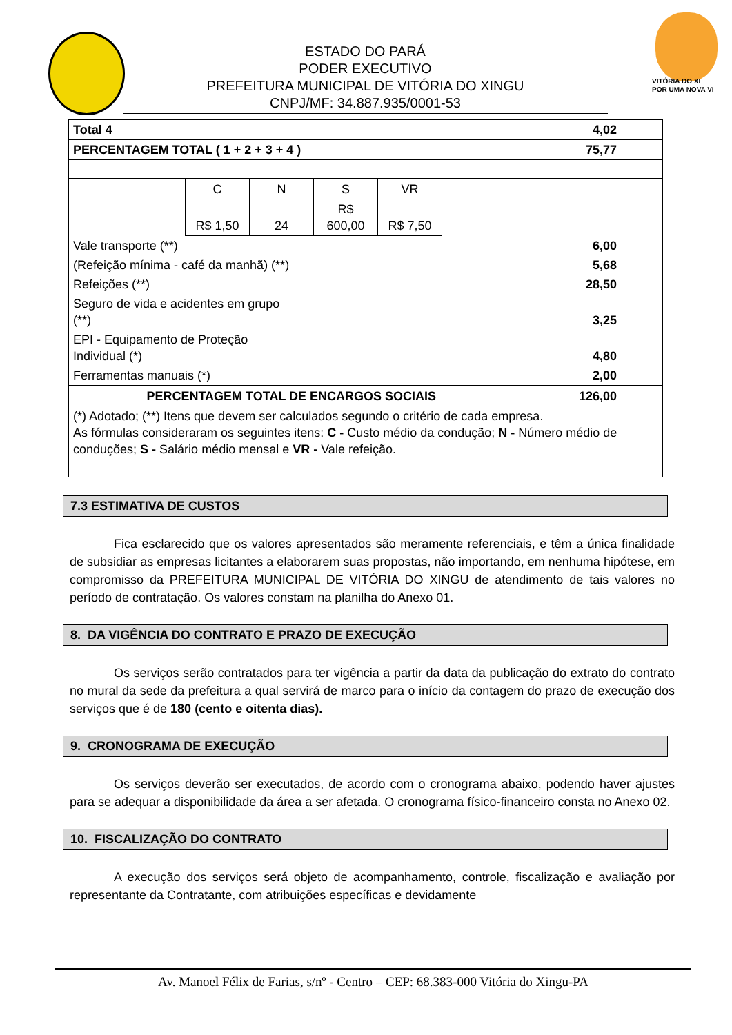VITÓRIA DO XI
POR UMA NOVA VI
ESTADO DO PARÁ
PODER EXECUTIVO
PREFEITURA MUNICIPAL DE VITÓRIA DO XINGU
CNPJ/MF: 34.887.935/0001-53
| Total 4 | 4,02 |
| PERCENTAGEM TOTAL ( 1 + 2 + 3 + 4 ) | 75,77 |
| / C / N / S / VR / / R$ 1,50 / 24 / R$ 600,00 / R$ 7,50 / | |
| Vale transporte (**) | 6,00 |
| (Refeição mínima - café da manhã) (**) | 5,68 |
| Refeições (**) | 28,50 |
| Seguro de vida e acidentes em grupo (**) | 3,25 |
| EPI - Equipamento de Proteção Individual (*) | 4,80 |
| Ferramentas manuais (*) | 2,00 |
| PERCENTAGEM TOTAL DE ENCARGOS SOCIAIS | 126,00 |
| (*) Adotado; (**) Itens que devem ser calculados segundo o critério de cada empresa. As fórmulas consideraram os seguintes itens: C - Custo médio da condução; N - Número médio de conduções; S - Salário médio mensal e VR - Vale refeição. | |
7.3 ESTIMATIVA DE CUSTOS
Fica esclarecido que os valores apresentados são meramente referenciais, e têm a única finalidade de subsidiar as empresas licitantes a elaborarem suas propostas, não importando, em nenhuma hipótese, em compromisso da PREFEITURA MUNICIPAL DE VITÓRIA DO XINGU de atendimento de tais valores no período de contratação. Os valores constam na planilha do Anexo 01.
8. DA VIGÊNCIA DO CONTRATO E PRAZO DE EXECUÇÃO
Os serviços serão contratados para ter vigência a partir da data da publicação do extrato do contrato no mural da sede da prefeitura a qual servirá de marco para o início da contagem do prazo de execução dos serviços que é de 180 (cento e oitenta dias).
9. CRONOGRAMA DE EXECUÇÃO
Os serviços deverão ser executados, de acordo com o cronograma abaixo, podendo haver ajustes para se adequar a disponibilidade da área a ser afetada. O cronograma físico-financeiro consta no Anexo 02.
10. FISCALIZAÇÃO DO CONTRATO
A execução dos serviços será objeto de acompanhamento, controle, fiscalização e avaliação por representante da Contratante, com atribuições específicas e devidamente
Av. Manoel Félix de Farias, s/nº - Centro – CEP: 68.383-000 Vitória do Xingu-PA